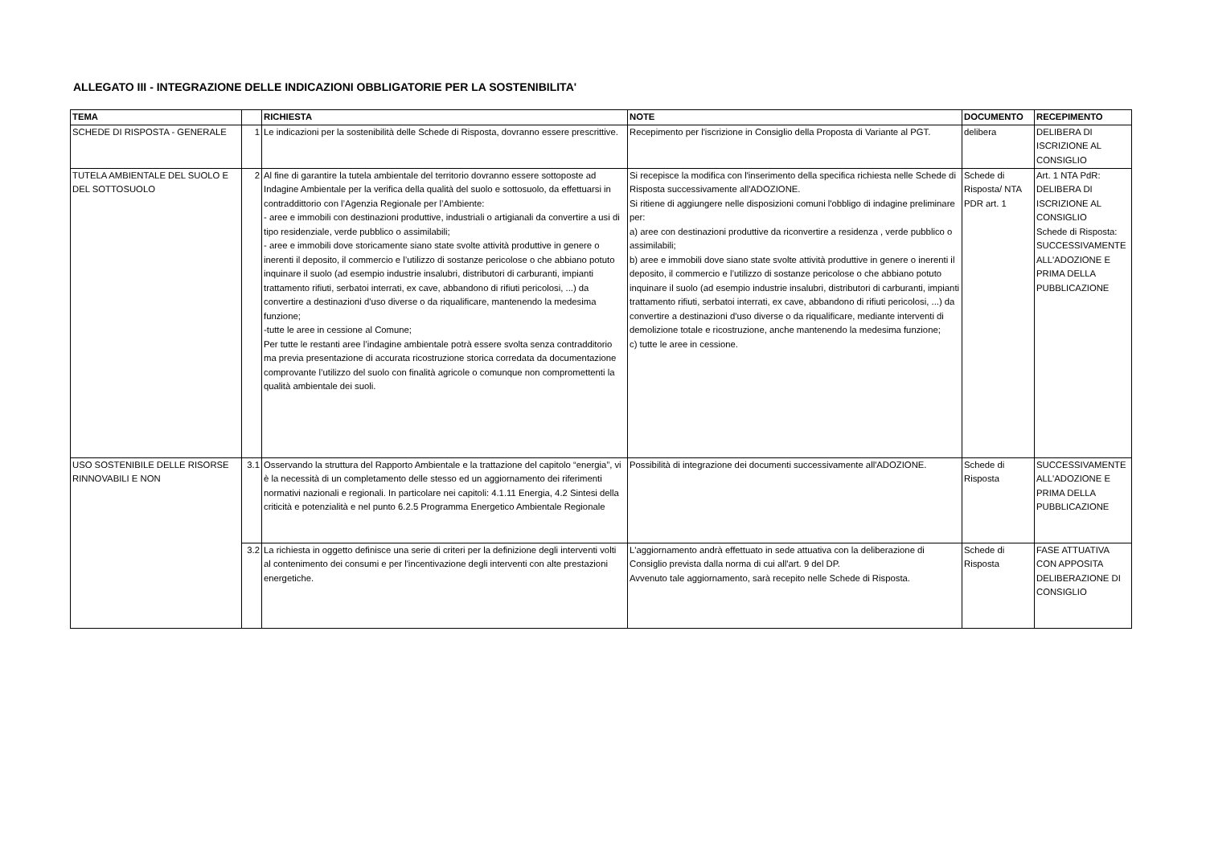ALLEGATO III - INTEGRAZIONE DELLE INDICAZIONI OBBLIGATORIE PER LA SOSTENIBILITA'
| TEMA | | RICHIESTA | NOTE | DOCUMENTO | RECEPIMENTO |
| --- | --- | --- | --- | --- | --- |
| SCHEDE DI RISPOSTA - GENERALE | 1 | Le indicazioni per la sostenibilità delle Schede di Risposta, dovranno essere prescrittive. | Recepimento per l'iscrizione in Consiglio della Proposta di Variante al PGT. | delibera | DELIBERA DI ISCRIZIONE AL CONSIGLIO |
| TUTELA AMBIENTALE DEL SUOLO E DEL SOTTOSUOLO | 2 | Al fine di garantire la tutela ambientale del territorio dovranno essere sottoposte ad Indagine Ambientale per la verifica della qualità del suolo e sottosuolo, da effettuarsi in contraddittorio con l’Agenzia Regionale per l’Ambiente: - aree e immobili con destinazioni produttive, industriali o artigianali da convertire a usi di tipo residenziale, verde pubblico o assimilabili; - aree e immobili dove storicamente siano state svolte attività produttive in genere o inerenti il deposito, il commercio e l’utilizzo di sostanze pericolose o che abbiano potuto inquinare il suolo (ad esempio industrie insalubri, distributori di carburanti, impianti trattamento rifiuti, serbatoi interrati, ex cave, abbandono di rifiuti pericolosi, ...) da convertire a destinazioni d'uso diverse o da riqualificare, mantenendo la medesima funzione; -tutte le aree in cessione al Comune; Per tutte le restanti aree l’indagine ambientale potrà essere svolta senza contradditorio ma previa presentazione di accurata ricostruzione storica corredata da documentazione comprovante l’utilizzo del suolo con finalità agricole o comunque non compromettenti la qualità ambientale dei suoli. | Si recepisce la modifica con l'inserimento della specifica richiesta nelle Schede di Risposta successivamente all'ADOZIONE. Si ritiene di aggiungere nelle disposizioni comuni l'obbligo di indagine preliminare per: a) aree con destinazioni produttive da riconvertire a residenza , verde pubblico o assimilabili; b) aree e immobili dove siano state svolte attività produttive in genere o inerenti il deposito, il commercio e l’utilizzo di sostanze pericolose o che abbiano potuto inquinare il suolo (ad esempio industrie insalubri, distributori di carburanti, impianti trattamento rifiuti, serbatoi interrati, ex cave, abbandono di rifiuti pericolosi, ...) da convertire a destinazioni d'uso diverse o da riqualificare, mediante interventi di demolizione totale e ricostruzione, anche mantenendo la medesima funzione; c) tutte le aree in cessione. | Schede di Risposta/ NTA PDR art. 1 | Art. 1 NTA PdR: DELIBERA DI ISCRIZIONE AL CONSIGLIO Schede di Risposta: SUCCESSIVAMENTE ALL'ADOZIONE E PRIMA DELLA PUBBLICAZIONE |
| USO SOSTENIBILE DELLE RISORSE RINNOVABILI E NON | 3.1 | Osservando la struttura del Rapporto Ambientale e la trattazione del capitolo “energia”, vi è la necessità di un completamento delle stesso ed un aggiornamento dei riferimenti normativi nazionali e regionali. In particolare nei capitoli: 4.1.11 Energia, 4.2 Sintesi della criticità e potenzialità e nel punto 6.2.5 Programma Energetico Ambientale Regionale | Possibilità di integrazione dei documenti successivamente all'ADOZIONE. | Schede di Risposta | SUCCESSIVAMENTE ALL'ADOZIONE E PRIMA DELLA PUBBLICAZIONE |
| | 3.2 | La richiesta in oggetto definisce una serie di criteri per la definizione degli interventi volti al contenimento dei consumi e per l'incentivazione degli interventi con alte prestazioni energetiche. | L'aggiornamento andrà effettuato in sede attuativa con la deliberazione di Consiglio prevista dalla norma di cui all'art. 9 del DP. Avvenuto tale aggiornamento, sarà recepito nelle Schede di Risposta. | Schede di Risposta | FASE ATTUATIVA CON APPOSITA DELIBERAZIONE DI CONSIGLIO |